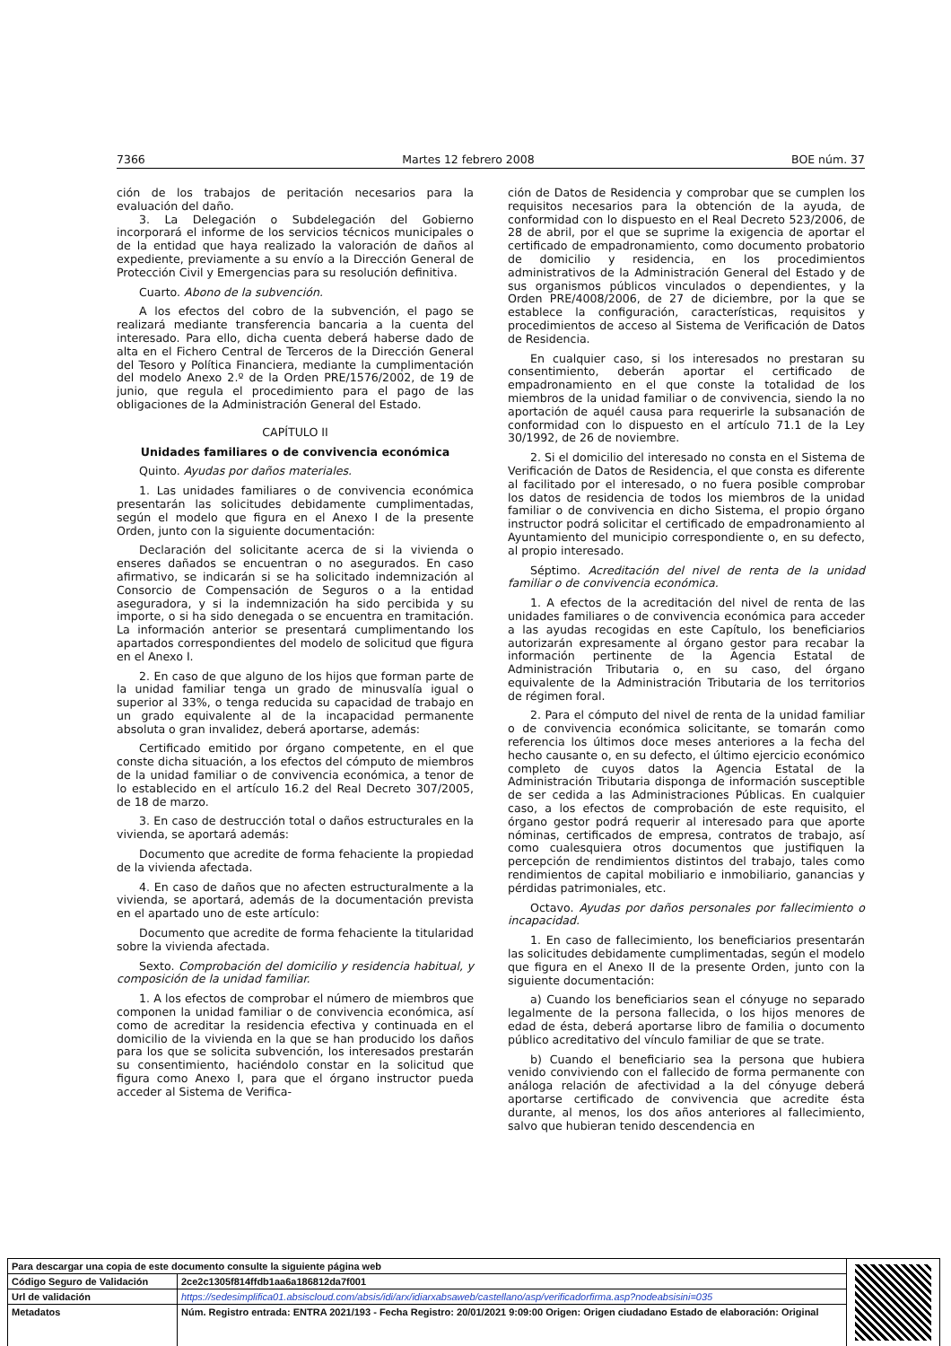7366 Martes 12 febrero 2008 BOE núm. 37
ción de los trabajos de peritación necesarios para la evaluación del daño.
3. La Delegación o Subdelegación del Gobierno incorporará el informe de los servicios técnicos municipales o de la entidad que haya realizado la valoración de daños al expediente, previamente a su envío a la Dirección General de Protección Civil y Emergencias para su resolución definitiva.
Cuarto. Abono de la subvención.
A los efectos del cobro de la subvención, el pago se realizará mediante transferencia bancaria a la cuenta del interesado. Para ello, dicha cuenta deberá haberse dado de alta en el Fichero Central de Terceros de la Dirección General del Tesoro y Política Financiera, mediante la cumplimentación del modelo Anexo 2.º de la Orden PRE/1576/2002, de 19 de junio, que regula el procedimiento para el pago de las obligaciones de la Administración General del Estado.
CAPÍTULO II
Unidades familiares o de convivencia económica
Quinto. Ayudas por daños materiales.
1. Las unidades familiares o de convivencia económica presentarán las solicitudes debidamente cumplimentadas, según el modelo que figura en el Anexo I de la presente Orden, junto con la siguiente documentación:
Declaración del solicitante acerca de si la vivienda o enseres dañados se encuentran o no asegurados. En caso afirmativo, se indicarán si se ha solicitado indemnización al Consorcio de Compensación de Seguros o a la entidad aseguradora, y si la indemnización ha sido percibida y su importe, o si ha sido denegada o se encuentra en tramitación. La información anterior se presentará cumplimentando los apartados correspondientes del modelo de solicitud que figura en el Anexo I.
2. En caso de que alguno de los hijos que forman parte de la unidad familiar tenga un grado de minusvalía igual o superior al 33%, o tenga reducida su capacidad de trabajo en un grado equivalente al de la incapacidad permanente absoluta o gran invalidez, deberá aportarse, además:
Certificado emitido por órgano competente, en el que conste dicha situación, a los efectos del cómputo de miembros de la unidad familiar o de convivencia económica, a tenor de lo establecido en el artículo 16.2 del Real Decreto 307/2005, de 18 de marzo.
3. En caso de destrucción total o daños estructurales en la vivienda, se aportará además:
Documento que acredite de forma fehaciente la propiedad de la vivienda afectada.
4. En caso de daños que no afecten estructuralmente a la vivienda, se aportará, además de la documentación prevista en el apartado uno de este artículo:
Documento que acredite de forma fehaciente la titularidad sobre la vivienda afectada.
Sexto. Comprobación del domicilio y residencia habitual, y composición de la unidad familiar.
1. A los efectos de comprobar el número de miembros que componen la unidad familiar o de convivencia económica, así como de acreditar la residencia efectiva y continuada en el domicilio de la vivienda en la que se han producido los daños para los que se solicita subvención, los interesados prestarán su consentimiento, haciéndolo constar en la solicitud que figura como Anexo I, para que el órgano instructor pueda acceder al Sistema de Verifica-
ción de Datos de Residencia y comprobar que se cumplen los requisitos necesarios para la obtención de la ayuda, de conformidad con lo dispuesto en el Real Decreto 523/2006, de 28 de abril, por el que se suprime la exigencia de aportar el certificado de empadronamiento, como documento probatorio de domicilio y residencia, en los procedimientos administrativos de la Administración General del Estado y de sus organismos públicos vinculados o dependientes, y la Orden PRE/4008/2006, de 27 de diciembre, por la que se establece la configuración, características, requisitos y procedimientos de acceso al Sistema de Verificación de Datos de Residencia.
En cualquier caso, si los interesados no prestaran su consentimiento, deberán aportar el certificado de empadronamiento en el que conste la totalidad de los miembros de la unidad familiar o de convivencia, siendo la no aportación de aquél causa para requerirle la subsanación de conformidad con lo dispuesto en el artículo 71.1 de la Ley 30/1992, de 26 de noviembre.
2. Si el domicilio del interesado no consta en el Sistema de Verificación de Datos de Residencia, el que consta es diferente al facilitado por el interesado, o no fuera posible comprobar los datos de residencia de todos los miembros de la unidad familiar o de convivencia en dicho Sistema, el propio órgano instructor podrá solicitar el certificado de empadronamiento al Ayuntamiento del municipio correspondiente o, en su defecto, al propio interesado.
Séptimo. Acreditación del nivel de renta de la unidad familiar o de convivencia económica.
1. A efectos de la acreditación del nivel de renta de las unidades familiares o de convivencia económica para acceder a las ayudas recogidas en este Capítulo, los beneficiarios autorizarán expresamente al órgano gestor para recabar la información pertinente de la Agencia Estatal de Administración Tributaria o, en su caso, del órgano equivalente de la Administración Tributaria de los territorios de régimen foral.
2. Para el cómputo del nivel de renta de la unidad familiar o de convivencia económica solicitante, se tomarán como referencia los últimos doce meses anteriores a la fecha del hecho causante o, en su defecto, el último ejercicio económico completo de cuyos datos la Agencia Estatal de la Administración Tributaria disponga de información susceptible de ser cedida a las Administraciones Públicas. En cualquier caso, a los efectos de comprobación de este requisito, el órgano gestor podrá requerir al interesado para que aporte nóminas, certificados de empresa, contratos de trabajo, así como cualesquiera otros documentos que justifiquen la percepción de rendimientos distintos del trabajo, tales como rendimientos de capital mobiliario e inmobiliario, ganancias y pérdidas patrimoniales, etc.
Octavo. Ayudas por daños personales por fallecimiento o incapacidad.
1. En caso de fallecimiento, los beneficiarios presentarán las solicitudes debidamente cumplimentadas, según el modelo que figura en el Anexo II de la presente Orden, junto con la siguiente documentación:
a) Cuando los beneficiarios sean el cónyuge no separado legalmente de la persona fallecida, o los hijos menores de edad de ésta, deberá aportarse libro de familia o documento público acreditativo del vínculo familiar de que se trate.
b) Cuando el beneficiario sea la persona que hubiera venido conviviendo con el fallecido de forma permanente con análoga relación de afectividad a la del cónyuge deberá aportarse certificado de convivencia que acredite ésta durante, al menos, los dos años anteriores al fallecimiento, salvo que hubieran tenido descendencia en
| Para descargar una copia de este documento consulte la siguiente página web | | |
| Código Seguro de Validación | 2ce2c1305f814ffdb1aa6a186812da7f001 | |
| Url de validación | https://sedesimplifica01.absiscloud.com/absis/idi/arx/idiarxabsaweb/castellano/asp/verificadorfirma.asp?nodeabsisini=035 | |
| Metadatos | Núm. Registro entrada: ENTRA 2021/193 - Fecha Registro: 20/01/2021 9:09:00 Origen: Origen ciudadano Estado de elaboración: Original | |